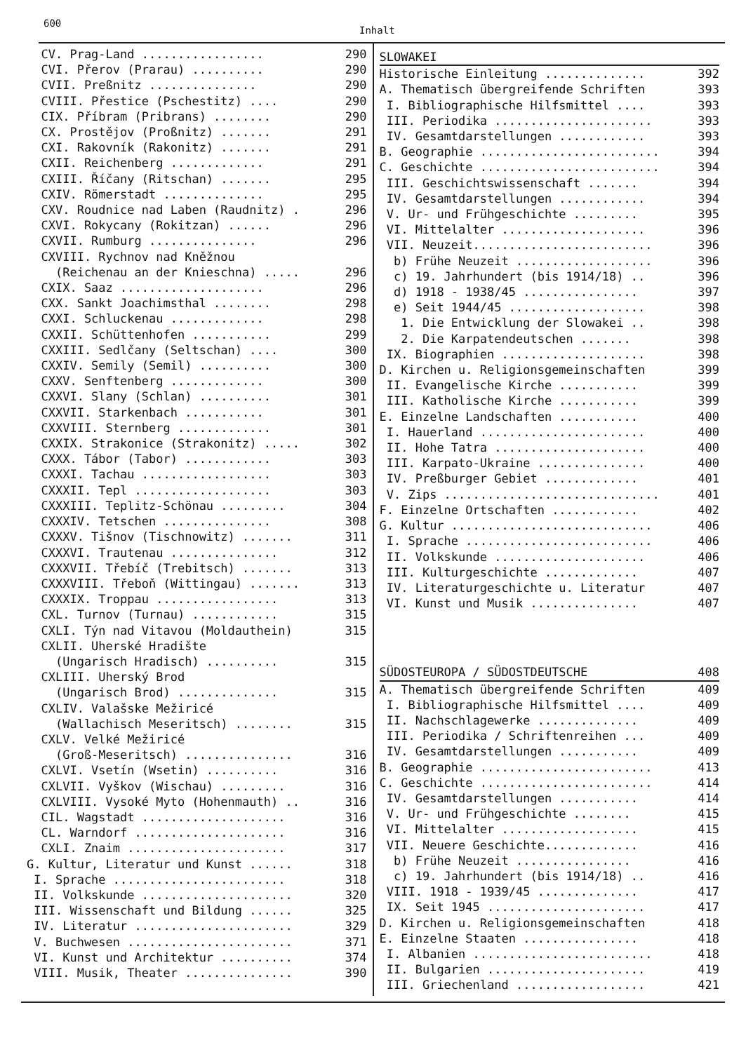600 Inhalt
CV. Prag-Land ................. 290
CVI. Přerov (Prarau) .......... 290
CVII. Preßnitz ............... 290
CVIII. Přestice (Pschestitz) .... 290
CIX. Příbram (Pribrans) ........ 290
CX. Prostějov (Proßnitz) ....... 291
CXI. Rakovník (Rakonitz) ....... 291
CXII. Reichenberg ............. 291
CXIII. Říčany (Ritschan) ....... 295
CXIV. Römerstadt .............. 295
CXV. Roudnice nad Laben (Raudnitz) . 296
CXVI. Rokycany (Rokitzan) ...... 296
CXVII. Rumburg ............... 296
CXVIII. Rychnov nad Kněžnou
(Reichenau an der Knieschna) ..... 296
CXIX. Saaz .................... 296
CXX. Sankt Joachimsthal ........ 298
CXXI. Schluckenau ............. 298
CXXII. Schüttenhofen ........... 299
CXXIII. Sedlčany (Seltschan) .... 300
CXXIV. Semily (Semil) .......... 300
CXXV. Senftenberg ............. 300
CXXVI. Slany (Schlan) .......... 301
CXXVII. Starkenbach ........... 301
CXXVIII. Sternberg ............. 301
CXXIX. Strakonice (Strakonitz) ..... 302
CXXX. Tábor (Tabor) ............ 303
CXXXI. Tachau .................. 303
CXXXII. Tepl ................... 303
CXXXIII. Teplitz-Schönau ......... 304
CXXXIV. Tetschen ............... 308
CXXXV. Tišnov (Tischnowitz) ....... 311
CXXXVI. Trautenau ............... 312
CXXXVII. Třebíč (Trebitsch) ....... 313
CXXXVIII. Třeboň (Wittingau) ....... 313
CXXXIX. Troppau ................. 313
CXL. Turnov (Turnau) ............ 315
CXLI. Týn nad Vitavou (Moldauthein) 315
CXLII. Uherské Hradište
(Ungarisch Hradisch) .......... 315
CXLIII. Uherský Brod
(Ungarisch Brod) .............. 315
CXLIV. Valašske Mežiricé
(Wallachisch Meseritsch) ........ 315
CXLV. Velké Mežiricé
(Groß-Meseritsch) ............... 316
CXLVI. Vsetín (Wsetin) .......... 316
CXLVII. Vyškov (Wischau) ......... 316
CXLVIII. Vysoké Myto (Hohenmauth) .. 316
CIL. Wagstadt .................... 316
CL. Warndorf ..................... 316
CXLI. Znaim ...................... 317
G. Kultur, Literatur und Kunst ...... 318
I. Sprache ........................ 318
II. Volkskunde ..................... 320
III. Wissenschaft und Bildung ...... 325
IV. Literatur ...................... 329
V. Buchwesen ....................... 371
VI. Kunst und Architektur .......... 374
VIII. Musik, Theater ............... 390
SLOWAKEI
Historische Einleitung .............. 392
A. Thematisch übergreifende Schriften 393
I. Bibliographische Hilfsmittel .... 393
III. Periodika ...................... 393
IV. Gesamtdarstellungen ............ 393
B. Geographie ......................... 394
C. Geschichte ......................... 394
III. Geschichtswissenschaft ....... 394
IV. Gesamtdarstellungen ............ 394
V. Ur- und Frühgeschichte ......... 395
VI. Mittelalter .................... 396
VII. Neuzeit......................... 396
b) Frühe Neuzeit ................... 396
c) 19. Jahrhundert (bis 1914/18) .. 396
d) 1918 - 1938/45 ................ 397
e) Seit 1944/45 ................... 398
1. Die Entwicklung der Slowakei .. 398
2. Die Karpatendeutschen ....... 398
IX. Biographien .................... 398
D. Kirchen u. Religionsgemeinschaften 399
II. Evangelische Kirche ........... 399
III. Katholische Kirche ........... 399
E. Einzelne Landschaften ........... 400
I. Hauerland ....................... 400
II. Hohe Tatra ..................... 400
III. Karpato-Ukraine ............... 400
IV. Preßburger Gebiet ............. 401
V. Zips .............................. 401
F. Einzelne Ortschaften ............ 402
G. Kultur ............................ 406
I. Sprache .......................... 406
II. Volkskunde ..................... 406
III. Kulturgeschichte ............. 407
IV. Literaturgeschichte u. Literatur 407
VI. Kunst und Musik ............... 407
SÜDOSTEUROPA / SÜDOSTDEUTSCHE 408
A. Thematisch übergreifende Schriften 409
I. Bibliographische Hilfsmittel .... 409
II. Nachschlagewerke .............. 409
III. Periodika / Schriftenreihen ... 409
IV. Gesamtdarstellungen ........... 409
B. Geographie ........................ 413
C. Geschichte ........................ 414
IV. Gesamtdarstellungen ........... 414
V. Ur- und Frühgeschichte ........ 415
VI. Mittelalter ................... 415
VII. Neuere Geschichte............. 416
b) Frühe Neuzeit ................ 416
c) 19. Jahrhundert (bis 1914/18) .. 416
VIII. 1918 - 1939/45 .............. 417
IX. Seit 1945 ...................... 417
D. Kirchen u. Religionsgemeinschaften 418
E. Einzelne Staaten ................ 418
I. Albanien ......................... 418
II. Bulgarien ...................... 419
III. Griechenland .................. 421